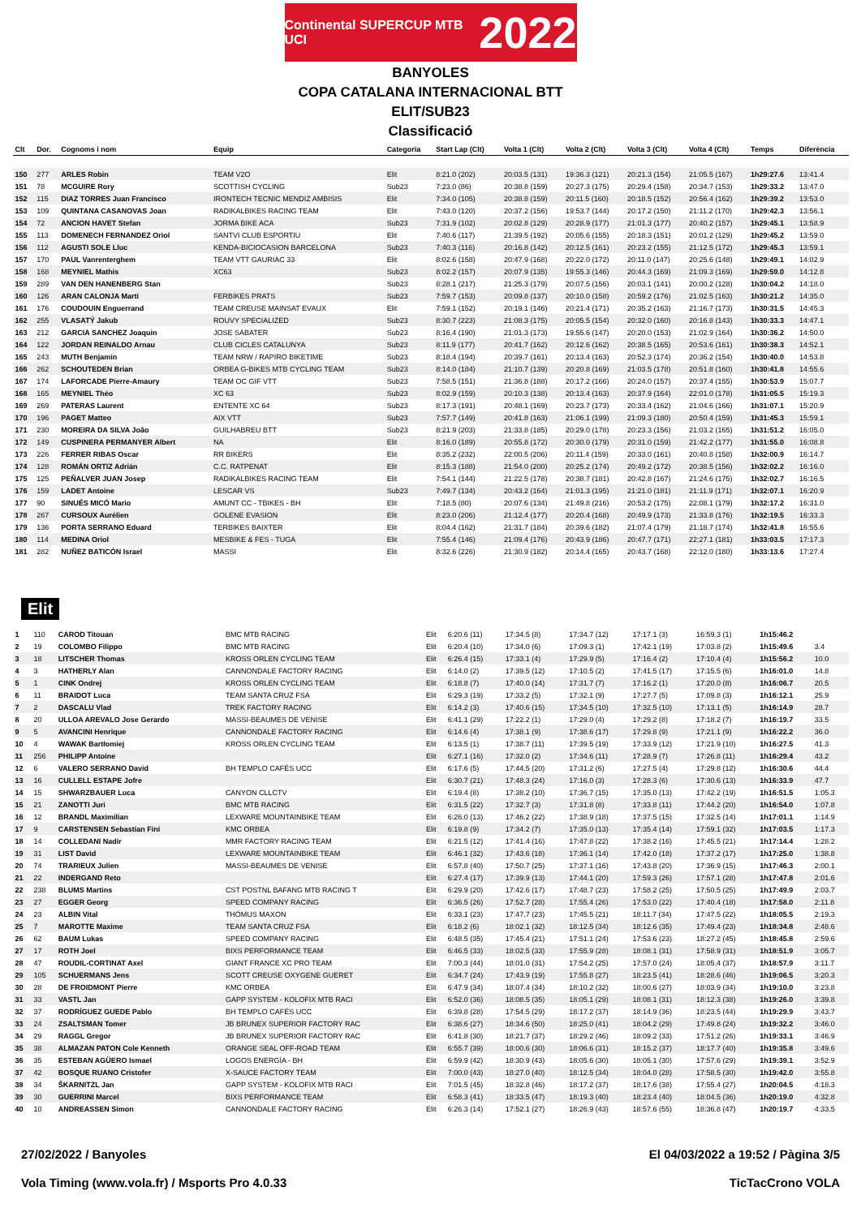Continental SUPERCUP MTB UCI 2022
BANYOLES
COPA CATALANA INTERNACIONAL BTT
ELIT/SUB23
Classificació
| Clt | Dor. | Cognoms i nom | Equip | Categoria | Start Lap (Clt) | Volta 1 (Clt) | Volta 2 (Clt) | Volta 3 (Clt) | Volta 4 (Clt) | Temps | Diferència |
| --- | --- | --- | --- | --- | --- | --- | --- | --- | --- | --- | --- |
| 150 | 277 | ARLES Robin | TEAM V2O | Elit | 8:21.0 (202) | 20:03.5 (131) | 19:36.3 (121) | 20:21.3 (154) | 21:05.5 (167) | 1h29:27.6 | 13:41.4 |
| 151 | 78 | MCGUIRE Rory | SCOTTISH CYCLING | Sub23 | 7:23.0 (86) | 20:38.8 (159) | 20:27.3 (175) | 20:29.4 (158) | 20:34.7 (153) | 1h29:33.2 | 13:47.0 |
| 152 | 115 | DIAZ TORRES Juan Francisco | IRONTECH TECNIC MENDIZ AMBISIS | Elit | 7:34.0 (105) | 20:38.8 (159) | 20:11.5 (160) | 20:18.5 (152) | 20:56.4 (162) | 1h29:39.2 | 13:53.0 |
| 153 | 109 | QUINTANA CASANOVAS Joan | RADIKALBIKES RACING TEAM | Elit | 7:43.0 (120) | 20:37.2 (156) | 19:53.7 (144) | 20:17.2 (150) | 21:11.2 (170) | 1h29:42.3 | 13:56.1 |
| 154 | 72 | ANCION HAVET Stefan | JORMA BIKE ACA | Sub23 | 7:31.9 (102) | 20:02.8 (129) | 20:28.9 (177) | 21:01.3 (177) | 20:40.2 (157) | 1h29:45.1 | 13:58.9 |
| 155 | 113 | DOMENECH FERNANDEZ Oriol | SANTVI CLUB ESPORTIU | Elit | 7:40.6 (117) | 21:39.5 (192) | 20:05.6 (155) | 20:18.3 (151) | 20:01.2 (129) | 1h29:45.2 | 13:59.0 |
| 156 | 112 | AGUSTI SOLE Lluc | KENDA-BICIOCASION BARCELONA | Sub23 | 7:40.3 (116) | 20:16.8 (142) | 20:12.5 (161) | 20:23.2 (155) | 21:12.5 (172) | 1h29:45.3 | 13:59.1 |
| 157 | 170 | PAUL Vanrenterghem | TEAM VTT GAURIAC 33 | Elit | 8:02.6 (158) | 20:47.9 (168) | 20:22.0 (172) | 20:11.0 (147) | 20:25.6 (148) | 1h29:49.1 | 14:02.9 |
| 158 | 168 | MEYNIEL Mathis | XC63 | Sub23 | 8:02.2 (157) | 20:07.9 (135) | 19:55.3 (146) | 20:44.3 (169) | 21:09.3 (169) | 1h29:59.0 | 14:12.8 |
| 159 | 289 | VAN DEN HANENBERG Stan | | Sub23 | 8:28.1 (217) | 21:25.3 (179) | 20:07.5 (156) | 20:03.1 (141) | 20:00.2 (128) | 1h30:04.2 | 14:18.0 |
| 160 | 126 | ARAN CALONJA Marti | FERBIKES PRATS | Sub23 | 7:59.7 (153) | 20:09.8 (137) | 20:10.0 (158) | 20:59.2 (176) | 21:02.5 (163) | 1h30:21.2 | 14:35.0 |
| 161 | 176 | COUDOUIN Enguerrand | TEAM CREUSE MAINSAT EVAUX | Elit | 7:59.1 (152) | 20:19.1 (146) | 20:21.4 (171) | 20:35.2 (163) | 21:16.7 (173) | 1h30:31.5 | 14:45.3 |
| 162 | 255 | VLASATÝ Jakub | ROUVY SPECIALIZED | Sub23 | 8:30.7 (223) | 21:08.3 (175) | 20:05.5 (154) | 20:32.0 (160) | 20:16.8 (143) | 1h30:33.3 | 14:47.1 |
| 163 | 212 | GARCIA SANCHEZ Joaquin | JOSE SABATER | Sub23 | 8:16.4 (190) | 21:01.3 (173) | 19:55.6 (147) | 20:20.0 (153) | 21:02.9 (164) | 1h30:36.2 | 14:50.0 |
| 164 | 122 | JORDAN REINALDO Arnau | CLUB CICLES CATALUNYA | Sub23 | 8:11.9 (177) | 20:41.7 (162) | 20:12.6 (162) | 20:38.5 (165) | 20:53.6 (161) | 1h30:38.3 | 14:52.1 |
| 165 | 243 | MUTH Benjamin | TEAM NRW / RAPIRO BIKETIME | Sub23 | 8:18.4 (194) | 20:39.7 (161) | 20:13.4 (163) | 20:52.3 (174) | 20:36.2 (154) | 1h30:40.0 | 14:53.8 |
| 166 | 262 | SCHOUTEDEN Brian | ORBEA G-BIKES MTB CYCLING TEAM | Sub23 | 8:14.0 (184) | 21:10.7 (139) | 20:20.8 (169) | 21:03.5 (178) | 20:51.8 (160) | 1h30:41.8 | 14:55.6 |
| 167 | 174 | LAFORCADE Pierre-Amaury | TEAM OC GIF VTT | Sub23 | 7:58.5 (151) | 21:36.8 (188) | 20:17.2 (166) | 20:24.0 (157) | 20:37.4 (155) | 1h30:53.9 | 15:07.7 |
| 168 | 165 | MEYNIEL Théo | XC 63 | Sub23 | 8:02.9 (159) | 20:10.3 (138) | 20:13.4 (163) | 20:37.9 (164) | 22:01.0 (178) | 1h31:05.5 | 15:19.3 |
| 169 | 269 | PATERAS Laurent | ENTENTE XC 64 | Sub23 | 8:17.3 (191) | 20:48.1 (169) | 20:23.7 (173) | 20:33.4 (162) | 21:04.6 (166) | 1h31:07.1 | 15:20.9 |
| 170 | 196 | PAGET Matteo | AIX VTT | Sub23 | 7:57.7 (149) | 20:41.8 (163) | 21:06.1 (199) | 21:09.3 (180) | 20:50.4 (159) | 1h31:45.3 | 15:59.1 |
| 171 | 230 | MOREIRA DA SILVA João | GUILHABREU BTT | Sub23 | 8:21.9 (203) | 21:33.8 (185) | 20:29.0 (178) | 20:23.3 (156) | 21:03.2 (165) | 1h31:51.2 | 16:05.0 |
| 172 | 149 | CUSPINERA PERMANYER Albert | NA | Elit | 8:16.0 (189) | 20:55.8 (172) | 20:30.0 (179) | 20:31.0 (159) | 21:42.2 (177) | 1h31:55.0 | 16:08.8 |
| 173 | 226 | FERRER RIBAS Oscar | RR BIKERS | Elit | 8:35.2 (232) | 22:00.5 (206) | 20:11.4 (159) | 20:33.0 (161) | 20:40.8 (158) | 1h32:00.9 | 16:14.7 |
| 174 | 128 | ROMÁN ORTIZ Adrián | C.C. RATPENAT | Elit | 8:15.3 (188) | 21:54.0 (200) | 20:25.2 (174) | 20:49.2 (172) | 20:38.5 (156) | 1h32:02.2 | 16:16.0 |
| 175 | 125 | PEÑALVER JUAN Josep | RADIKALBIKES RACING TEAM | Elit | 7:54.1 (144) | 21:22.5 (178) | 20:38.7 (181) | 20:42.8 (167) | 21:24.6 (175) | 1h32:02.7 | 16:16.5 |
| 176 | 159 | LADET Antoine | LESCAR VS | Sub23 | 7:49.7 (134) | 20:43.2 (164) | 21:01.3 (195) | 21:21.0 (181) | 21:11.9 (171) | 1h32:07.1 | 16:20.9 |
| 177 | 90 | SINUÉS MICÓ Mario | AMUNT CC - TBIKES - BH | Elit | 7:18.5 (80) | 20:07.6 (134) | 21:49.8 (216) | 20:53.2 (175) | 22:08.1 (179) | 1h32:17.2 | 16:31.0 |
| 178 | 267 | CURSOUX Aurélien | GOLENE EVASION | Elit | 8:23.0 (206) | 21:12.4 (177) | 20:20.4 (168) | 20:49.9 (173) | 21:33.8 (176) | 1h32:19.5 | 16:33.3 |
| 179 | 136 | PORTA SERRANO Eduard | TERBIKES BAIXTER | Elit | 8:04.4 (162) | 21:31.7 (184) | 20:39.6 (182) | 21:07.4 (179) | 21:18.7 (174) | 1h32:41.8 | 16:55.6 |
| 180 | 114 | MEDINA Oriol | MESBIKE & FES - TUGA | Elit | 7:55.4 (146) | 21:09.4 (176) | 20:43.9 (186) | 20:47.7 (171) | 22:27.1 (181) | 1h33:03.5 | 17:17.3 |
| 181 | 282 | NUÑEZ BATICÓN Israel | MASSI | Elit | 8:32.6 (226) | 21:30.9 (182) | 20:14.4 (165) | 20:43.7 (168) | 22:12.0 (180) | 1h33:13.6 | 17:27.4 |
Elit
| 1 | 110 | CAROD Titouan | BMC MTB RACING | Elit | 6:20.6 (11) | 17:34.5 (8) | 17:34.7 (12) | 17:17.1 (3) | 16:59.3 (1) | 1h15:46.2 | |
| 2 | 19 | COLOMBO Filippo | BMC MTB RACING | Elit | 6:20.4 (10) | 17:34.0 (6) | 17:09.3 (1) | 17:42.1 (19) | 17:03.8 (2) | 1h15:49.6 | 3.4 |
| 3 | 18 | LITSCHER Thomas | KROSS ORLEN CYCLING TEAM | Elit | 6:26.4 (15) | 17:33.1 (4) | 17:29.9 (5) | 17:16.4 (2) | 17:10.4 (4) | 1h15:56.2 | 10.0 |
| 4 | 3 | HATHERLY Alan | CANNONDALE FACTORY RACING | Elit | 6:14.0 (2) | 17:39.5 (12) | 17:10.5 (2) | 17:41.5 (17) | 17:15.5 (6) | 1h16:01.0 | 14.8 |
| 5 | 1 | CINK Ondrej | KROSS ORLEN CYCLING TEAM | Elit | 6:18.8 (7) | 17:40.0 (14) | 17:31.7 (7) | 17:16.2 (1) | 17:20.0 (8) | 1h16:06.7 | 20.5 |
| 6 | 11 | BRAIDOT Luca | TEAM SANTA CRUZ FSA | Elit | 6:29.3 (19) | 17:33.2 (5) | 17:32.1 (9) | 17:27.7 (5) | 17:09.8 (3) | 1h16:12.1 | 25.9 |
| 7 | 2 | DASCALU Vlad | TREK FACTORY RACING | Elit | 6:14.2 (3) | 17:40.6 (15) | 17:34.5 (10) | 17:32.5 (10) | 17:13.1 (5) | 1h16:14.9 | 28.7 |
| 8 | 20 | ULLOA AREVALO Jose Gerardo | MASSI-BEAUMES DE VENISE | Elit | 6:41.1 (29) | 17:22.2 (1) | 17:29.0 (4) | 17:29.2 (8) | 17:18.2 (7) | 1h16:19.7 | 33.5 |
| 9 | 5 | AVANCINI Henrique | CANNONDALE FACTORY RACING | Elit | 6:14.6 (4) | 17:38.1 (9) | 17:38.6 (17) | 17:29.8 (9) | 17:21.1 (9) | 1h16:22.2 | 36.0 |
| 10 | 4 | WAWAK Bartłomiej | KROSS ORLEN CYCLING TEAM | Elit | 6:13.5 (1) | 17:38.7 (11) | 17:39.5 (19) | 17:33.9 (12) | 17:21.9 (10) | 1h16:27.5 | 41.3 |
| 11 | 256 | PHILIPP Antoine | | Elit | 6:27.1 (16) | 17:32.0 (2) | 17:34.6 (11) | 17:28.9 (7) | 17:26.8 (11) | 1h16:29.4 | 43.2 |
| 12 | 6 | VALERO SERRANO David | BH TEMPLO CAFÉS UCC | Elit | 6:17.6 (5) | 17:44.5 (20) | 17:31.2 (6) | 17:27.5 (4) | 17:29.8 (12) | 1h16:30.6 | 44.4 |
| 13 | 16 | CULLELL ESTAPE Jofre | | Elit | 6:30.7 (21) | 17:48.3 (24) | 17:16.0 (3) | 17:28.3 (6) | 17:30.6 (13) | 1h16:33.9 | 47.7 |
| 14 | 15 | SHWARZBAUER Luca | CANYON CLLCTV | Elit | 6:19.4 (8) | 17:38.2 (10) | 17:36.7 (15) | 17:35.0 (13) | 17:42.2 (19) | 1h16:51.5 | 1:05.3 |
| 15 | 21 | ZANOTTI Juri | BMC MTB RACING | Elit | 6:31.5 (22) | 17:32.7 (3) | 17:31.8 (8) | 17:33.8 (11) | 17:44.2 (20) | 1h16:54.0 | 1:07.8 |
| 16 | 12 | BRANDL Maximilian | LEXWARE MOUNTAINBIKE TEAM | Elit | 6:26.0 (13) | 17:46.2 (22) | 17:38.9 (18) | 17:37.5 (15) | 17:32.5 (14) | 1h17:01.1 | 1:14.9 |
| 17 | 9 | CARSTENSEN Sebastian Fini | KMC ORBEA | Elit | 6:19.8 (9) | 17:34.2 (7) | 17:35.0 (13) | 17:35.4 (14) | 17:59.1 (32) | 1h17:03.5 | 1:17.3 |
| 18 | 14 | COLLEDANI Nadir | MMR FACTORY RACING TEAM | Elit | 6:21.5 (12) | 17:41.4 (16) | 17:47.8 (22) | 17:38.2 (16) | 17:45.5 (21) | 1h17:14.4 | 1:28.2 |
| 19 | 31 | LIST David | LEXWARE MOUNTAINBIKE TEAM | Elit | 6:46.1 (32) | 17:43.6 (18) | 17:36.1 (14) | 17:42.0 (18) | 17:37.2 (17) | 1h17:25.0 | 1:38.8 |
| 20 | 74 | TRARIEUX Julien | MASSI-BEAUMES DE VENISE | Elit | 6:57.8 (40) | 17:50.7 (25) | 17:37.1 (16) | 17:43.8 (20) | 17:36.9 (15) | 1h17:46.3 | 2:00.1 |
| 21 | 22 | INDERGAND Reto | | Elit | 6:27.4 (17) | 17:39.9 (13) | 17:44.1 (20) | 17:59.3 (26) | 17:57.1 (28) | 1h17:47.8 | 2:01.6 |
| 22 | 238 | BLUMS Martins | CST POSTNL BAFANG MTB RACING T | Elit | 6:29.9 (20) | 17:42.6 (17) | 17:48.7 (23) | 17:58.2 (25) | 17:50.5 (25) | 1h17:49.9 | 2:03.7 |
| 23 | 27 | EGGER Georg | SPEED COMPANY RACING | Elit | 6:36.5 (26) | 17:52.7 (28) | 17:55.4 (26) | 17:53.0 (22) | 17:40.4 (18) | 1h17:58.0 | 2:11.8 |
| 24 | 23 | ALBIN Vital | THÖMUS MAXON | Elit | 6:33.1 (23) | 17:47.7 (23) | 17:45.5 (21) | 18:11.7 (34) | 17:47.5 (22) | 1h18:05.5 | 2:19.3 |
| 25 | 7 | MAROTTE Maxime | TEAM SANTA CRUZ FSA | Elit | 6:18.2 (6) | 18:02.1 (32) | 18:12.5 (34) | 18:12.6 (35) | 17:49.4 (23) | 1h18:34.8 | 2:48.6 |
| 26 | 62 | BAUM Lukas | SPEED COMPANY RACING | Elit | 6:48.5 (35) | 17:45.4 (21) | 17:51.1 (24) | 17:53.6 (23) | 18:27.2 (45) | 1h18:45.8 | 2:59.6 |
| 27 | 17 | ROTH Joel | BIXS PERFORMANCE TEAM | Elit | 6:46.5 (33) | 18:02.5 (33) | 17:55.9 (28) | 18:08.1 (31) | 17:58.9 (31) | 1h18:51.9 | 3:05.7 |
| 28 | 47 | ROUDIL-CORTINAT Axel | GIANT FRANCE XC PRO TEAM | Elit | 7:00.3 (44) | 18:01.0 (31) | 17:54.2 (25) | 17:57.0 (24) | 18:05.4 (37) | 1h18:57.9 | 3:11.7 |
| 29 | 105 | SCHUERMANS Jens | SCOTT CREUSE OXYGENE GUERET | Elit | 6:34.7 (24) | 17:43.9 (19) | 17:55.8 (27) | 18:23.5 (41) | 18:28.6 (46) | 1h19:06.5 | 3:20.3 |
| 30 | 28 | DE FROIDMONT Pierre | KMC ORBEA | Elit | 6:47.9 (34) | 18:07.4 (34) | 18:10.2 (32) | 18:00.6 (27) | 18:03.9 (34) | 1h19:10.0 | 3:23.8 |
| 31 | 33 | VASTL Jan | GAPP SYSTEM - KOLOFIX MTB RACI | Elit | 6:52.0 (36) | 18:08.5 (35) | 18:05.1 (29) | 18:08.1 (31) | 18:12.3 (38) | 1h19:26.0 | 3:39.8 |
| 32 | 37 | RODRÍGUEZ GUEDE Pablo | BH TEMPLO CAFÉS UCC | Elit | 6:39.8 (28) | 17:54.5 (29) | 18:17.2 (37) | 18:14.9 (36) | 18:23.5 (44) | 1h19:29.9 | 3:43.7 |
| 33 | 24 | ZSALTSMAN Tomer | JB BRUNEX SUPERIOR FACTORY RAC | Elit | 6:38.6 (27) | 18:34.6 (50) | 18:25.0 (41) | 18:04.2 (29) | 17:49.8 (24) | 1h19:32.2 | 3:46.0 |
| 34 | 29 | RAGGL Gregor | JB BRUNEX SUPERIOR FACTORY RAC | Elit | 6:41.8 (30) | 18:21.7 (37) | 18:29.2 (46) | 18:09.2 (33) | 17:51.2 (26) | 1h19:33.1 | 3:46.9 |
| 35 | 38 | ALMAZAN PATON Cole Kenneth | ORANGE SEAL OFF-ROAD TEAM | Elit | 6:55.7 (39) | 18:00.6 (30) | 18:06.6 (31) | 18:15.2 (37) | 18:17.7 (40) | 1h19:35.8 | 3:49.6 |
| 36 | 35 | ESTEBAN AGÜERO Ismael | LOGOS ENERGÍA - BH | Elit | 6:59.9 (42) | 18:30.9 (43) | 18:05.6 (30) | 18:05.1 (30) | 17:57.6 (29) | 1h19:39.1 | 3:52.9 |
| 37 | 42 | BOSQUE RUANO Cristofer | X-SAUCE FACTORY TEAM | Elit | 7:00.0 (43) | 18:27.0 (40) | 18:12.5 (34) | 18:04.0 (28) | 17:58.5 (30) | 1h19:42.0 | 3:55.8 |
| 38 | 34 | ŠKARNITZL Jan | GAPP SYSTEM - KOLOFIX MTB RACI | Elit | 7:01.5 (45) | 18:32.8 (46) | 18:17.2 (37) | 18:17.6 (38) | 17:55.4 (27) | 1h20:04.5 | 4:18.3 |
| 39 | 30 | GUERRINI Marcel | BIXS PERFORMANCE TEAM | Elit | 6:58.3 (41) | 18:33.5 (47) | 18:19.3 (40) | 18:23.4 (40) | 18:04.5 (36) | 1h20:19.0 | 4:32.8 |
| 40 | 10 | ANDREASSEN Simon | CANNONDALE FACTORY RACING | Elit | 6:26.3 (14) | 17:52.1 (27) | 18:26.9 (43) | 18:57.6 (55) | 18:36.8 (47) | 1h20:19.7 | 4:33.5 |
27/02/2022 / Banyoles El 04/03/2022 a 19:52 / Pàgina 3/5
Vola Timing (www.vola.fr) / Msports Pro 4.0.33 TicTacCrono VOLA